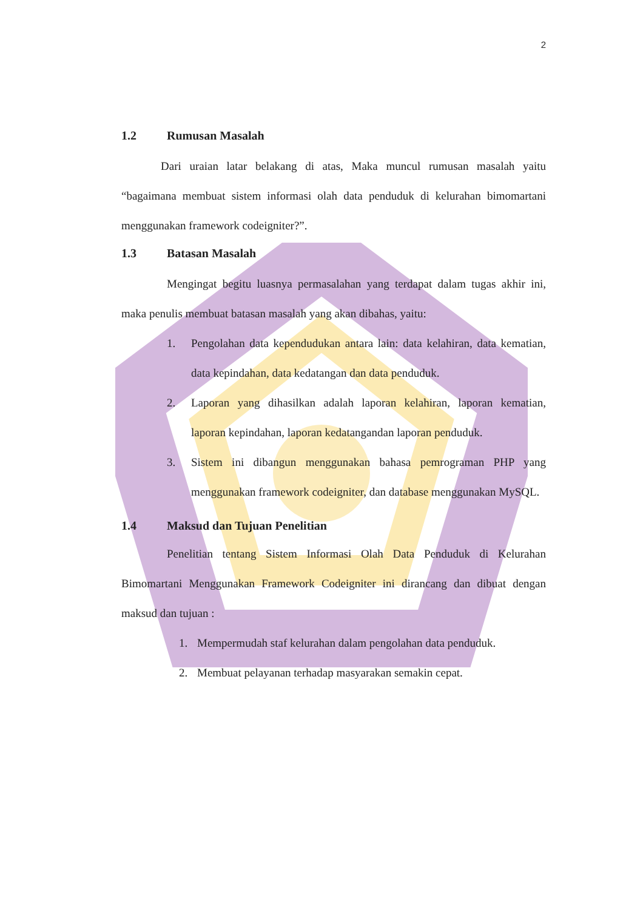2
1.2 Rumusan Masalah
Dari uraian latar belakang di atas, Maka muncul rumusan masalah yaitu “bagaimana membuat sistem informasi olah data penduduk di kelurahan bimomartani menggunakan framework codeigniter?”.
1.3 Batasan Masalah
Mengingat begitu luasnya permasalahan yang terdapat dalam tugas akhir ini, maka penulis membuat batasan masalah yang akan dibahas, yaitu:
1. Pengolahan data kependudukan antara lain: data kelahiran, data kematian, data kepindahan, data kedatangan dan data penduduk.
2. Laporan yang dihasilkan adalah laporan kelahiran, laporan kematian, laporan kepindahan, laporan kedatangandan laporan penduduk.
3. Sistem ini dibangun menggunakan bahasa pemrograman PHP yang menggunakan framework codeigniter, dan database menggunakan MySQL.
1.4 Maksud dan Tujuan Penelitian
Penelitian tentang Sistem Informasi Olah Data Penduduk di Kelurahan Bimomartani Menggunakan Framework Codeigniter ini dirancang dan dibuat dengan maksud dan tujuan :
1. Mempermudah staf kelurahan dalam pengolahan data penduduk.
2. Membuat pelayanan terhadap masyarakan semakin cepat.